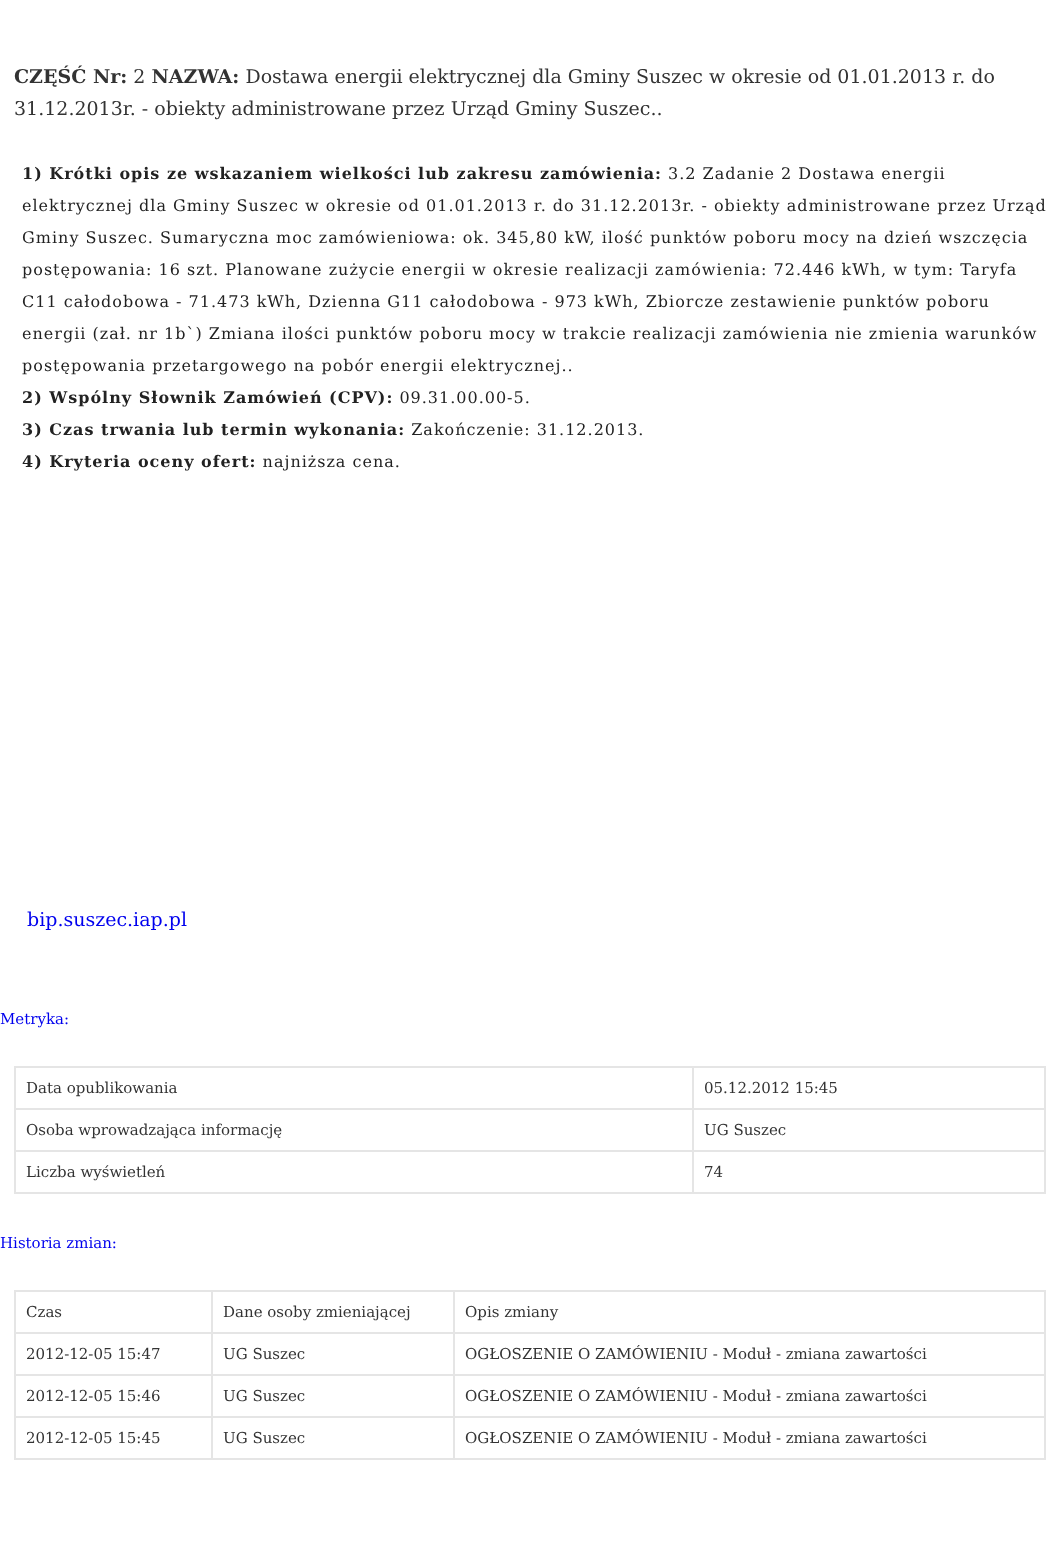CZĘŚĆ Nr: 2 NAZWA: Dostawa energii elektrycznej dla Gminy Suszec w okresie od 01.01.2013 r. do 31.12.2013r. - obiekty administrowane przez Urząd Gminy Suszec..
1) Krótki opis ze wskazaniem wielkości lub zakresu zamówienia: 3.2 Zadanie 2 Dostawa energii elektrycznej dla Gminy Suszec w okresie od 01.01.2013 r. do 31.12.2013r. - obiekty administrowane przez Urząd Gminy Suszec. Sumaryczna moc zamówieniowa: ok. 345,80 kW, ilość punktów poboru mocy na dzień wszczęcia postępowania: 16 szt. Planowane zużycie energii w okresie realizacji zamówienia: 72.446 kWh, w tym: Taryfa C11 całodobowa - 71.473 kWh, Dzienna G11 całodobowa - 973 kWh, Zbiorcze zestawienie punktów poboru energii (zał. nr 1b`) Zmiana ilości punktów poboru mocy w trakcie realizacji zamówienia nie zmienia warunków postępowania przetargowego na pobór energii elektrycznej..
2) Wspólny Słownik Zamówień (CPV): 09.31.00.00-5.
3) Czas trwania lub termin wykonania: Zakończenie: 31.12.2013.
4) Kryteria oceny ofert: najniższa cena.
bip.suszec.iap.pl
Metryka:
| Data opublikowania | 05.12.2012 15:45 |
| Osoba wprowadzająca informację | UG Suszec |
| Liczba wyświetleń | 74 |
Historia zmian:
| Czas | Dane osoby zmieniającej | Opis zmiany |
| 2012-12-05 15:47 | UG Suszec | OGŁOSZENIE O ZAMÓWIENIU - Moduł - zmiana zawartości |
| 2012-12-05 15:46 | UG Suszec | OGŁOSZENIE O ZAMÓWIENIU - Moduł - zmiana zawartości |
| 2012-12-05 15:45 | UG Suszec | OGŁOSZENIE O ZAMÓWIENIU - Moduł - zmiana zawartości |